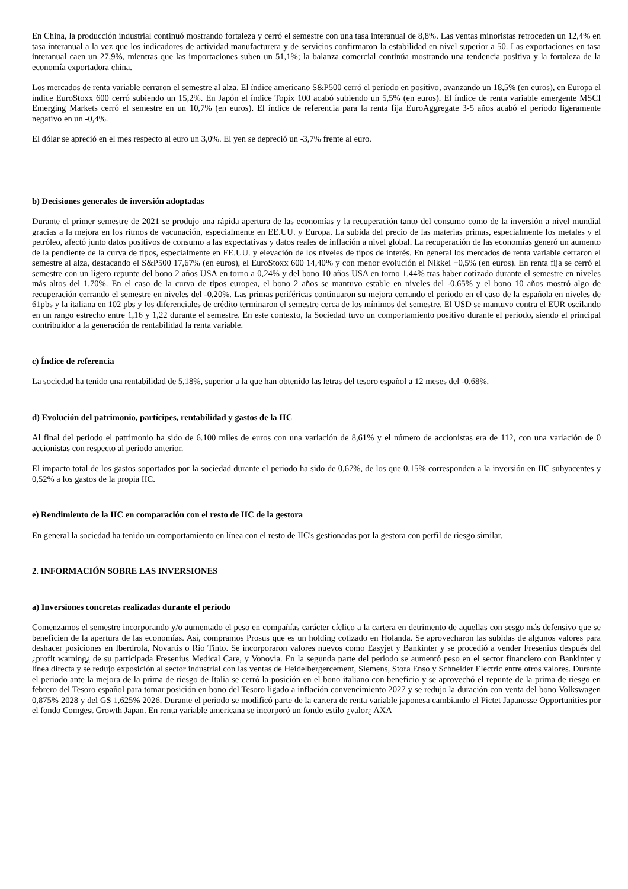En China, la producción industrial continuó mostrando fortaleza y cerró el semestre con una tasa interanual de 8,8%. Las ventas minoristas retroceden un 12,4% en tasa interanual a la vez que los indicadores de actividad manufacturera y de servicios confirmaron la estabilidad en nivel superior a 50. Las exportaciones en tasa interanual caen un 27,9%, mientras que las importaciones suben un 51,1%; la balanza comercial continúa mostrando una tendencia positiva y la fortaleza de la economía exportadora china.
Los mercados de renta variable cerraron el semestre al alza. El índice americano S&P500 cerró el período en positivo, avanzando un 18,5% (en euros), en Europa el índice EuroStoxx 600 cerró subiendo un 15,2%. En Japón el índice Topix 100 acabó subiendo un 5,5% (en euros). El índice de renta variable emergente MSCI Emerging Markets cerró el semestre en un 10,7% (en euros). El índice de referencia para la renta fija EuroAggregate 3-5 años acabó el período ligeramente negativo en un -0,4%.
El dólar se apreció en el mes respecto al euro un 3,0%. El yen se depreció un -3,7% frente al euro.
b) Decisiones generales de inversión adoptadas
Durante el primer semestre de 2021 se produjo una rápida apertura de las economías y la recuperación tanto del consumo como de la inversión a nivel mundial gracias a la mejora en los ritmos de vacunación, especialmente en EE.UU. y Europa. La subida del precio de las materias primas, especialmente los metales y el petróleo, afectó junto datos positivos de consumo a las expectativas y datos reales de inflación a nivel global. La recuperación de las economías generó un aumento de la pendiente de la curva de tipos, especialmente en EE.UU. y elevación de los niveles de tipos de interés. En general los mercados de renta variable cerraron el semestre al alza, destacando el S&P500 17,67% (en euros), el EuroStoxx 600 14,40% y con menor evolución el Nikkei +0,5% (en euros). En renta fija se cerró el semestre con un ligero repunte del bono 2 años USA en torno a 0,24% y del bono 10 años USA en torno 1,44% tras haber cotizado durante el semestre en niveles más altos del 1,70%. En el caso de la curva de tipos europea, el bono 2 años se mantuvo estable en niveles del -0,65% y el bono 10 años mostró algo de recuperación cerrando el semestre en niveles del -0,20%. Las primas periféricas continuaron su mejora cerrando el periodo en el caso de la española en niveles de 61pbs y la italiana en 102 pbs y los diferenciales de crédito terminaron el semestre cerca de los mínimos del semestre. El USD se mantuvo contra el EUR oscilando en un rango estrecho entre 1,16 y 1,22 durante el semestre. En este contexto, la Sociedad tuvo un comportamiento positivo durante el periodo, siendo el principal contribuidor a la generación de rentabilidad la renta variable.
c) Índice de referencia
La sociedad ha tenido una rentabilidad de 5,18%, superior a la que han obtenido las letras del tesoro español a 12 meses del -0,68%.
d) Evolución del patrimonio, partícipes, rentabilidad y gastos de la IIC
Al final del periodo el patrimonio ha sido de 6.100 miles de euros con una variación de 8,61% y el número de accionistas era de 112, con una variación de 0 accionistas con respecto al periodo anterior.
El impacto total de los gastos soportados por la sociedad durante el periodo ha sido de 0,67%, de los que 0,15% corresponden a la inversión en IIC subyacentes y 0,52% a los gastos de la propia IIC.
e) Rendimiento de la IIC en comparación con el resto de IIC de la gestora
En general la sociedad ha tenido un comportamiento en línea con el resto de IIC's gestionadas por la gestora con perfil de riesgo similar.
2. INFORMACIÓN SOBRE LAS INVERSIONES
a) Inversiones concretas realizadas durante el periodo
Comenzamos el semestre incorporando y/o aumentado el peso en compañías carácter cíclico a la cartera en detrimento de aquellas con sesgo más defensivo que se beneficien de la apertura de las economías. Así, compramos Prosus que es un holding cotizado en Holanda. Se aprovecharon las subidas de algunos valores para deshacer posiciones en Iberdrola, Novartis o Rio Tinto. Se incorporaron valores nuevos como Easyjet y Bankinter y se procedió a vender Fresenius después del ¿profit warning¿ de su participada Fresenius Medical Care, y Vonovia. En la segunda parte del periodo se aumentó peso en el sector financiero con Bankinter y línea directa y se redujo exposición al sector industrial con las ventas de Heidelbergercement, Siemens, Stora Enso y Schneider Electric entre otros valores. Durante el periodo ante la mejora de la prima de riesgo de Italia se cerró la posición en el bono italiano con beneficio y se aprovechó el repunte de la prima de riesgo en febrero del Tesoro español para tomar posición en bono del Tesoro ligado a inflación convencimiento 2027 y se redujo la duración con venta del bono Volkswagen 0,875% 2028 y del GS 1,625% 2026. Durante el periodo se modificó parte de la cartera de renta variable japonesa cambiando el Pictet Japanesse Opportunities por el fondo Comgest Growth Japan. En renta variable americana se incorporó un fondo estilo ¿valor¿ AXA